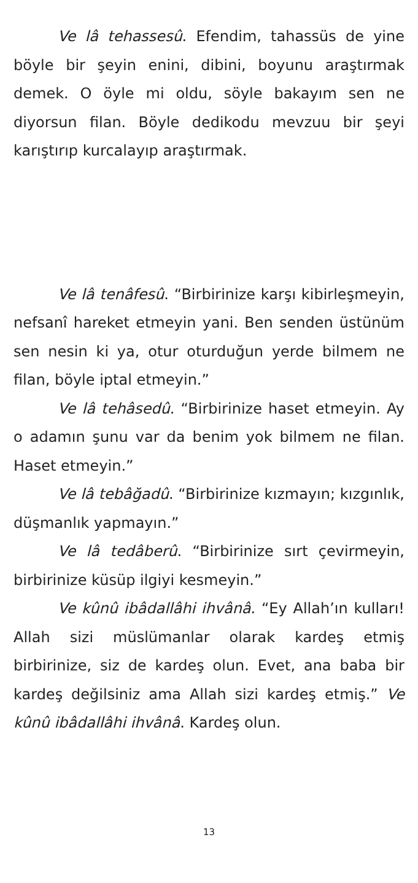Ve lâ tehassesû. Efendim, tahassüs de yine böyle bir şeyin enini, dibini, boyunu araştırmak demek. O öyle mi oldu, söyle bakayım sen ne diyorsun filan. Böyle dedikodu mevzuu bir şeyi karıştırıp kurcalayıp araştırmak.
Ve lâ tenâfesû. “Birbirinize karşı kibirleşmeyin, nefsanî hareket etmeyin yani. Ben senden üstünüm sen nesin ki ya, otur oturduğun yerde bilmem ne filan, böyle iptal etmeyin.”
Ve lâ tehâsedû. “Birbirinize haset etmeyin. Ay o adamın şunu var da benim yok bilmem ne filan. Haset etmeyin.”
Ve lâ tebâğadû. “Birbirinize kızmayın; kızgınlık, düşmanlık yapmayın.”
Ve lâ tedâberû. “Birbirinize sırt çevirmeyin, birbirinize küsüp ilgiyi kesmeyin.”
Ve kûnû ibâdallâhi ihvânâ. “Ey Allah’ın kulları! Allah sizi müslümanlar olarak kardeş etmiş birbirinize, siz de kardeş olun. Evet, ana baba bir kardeş değilsiniz ama Allah sizi kardeş etmiş.” Ve kûnû ibâdallâhi ihvânâ. Kardeş olun.
13